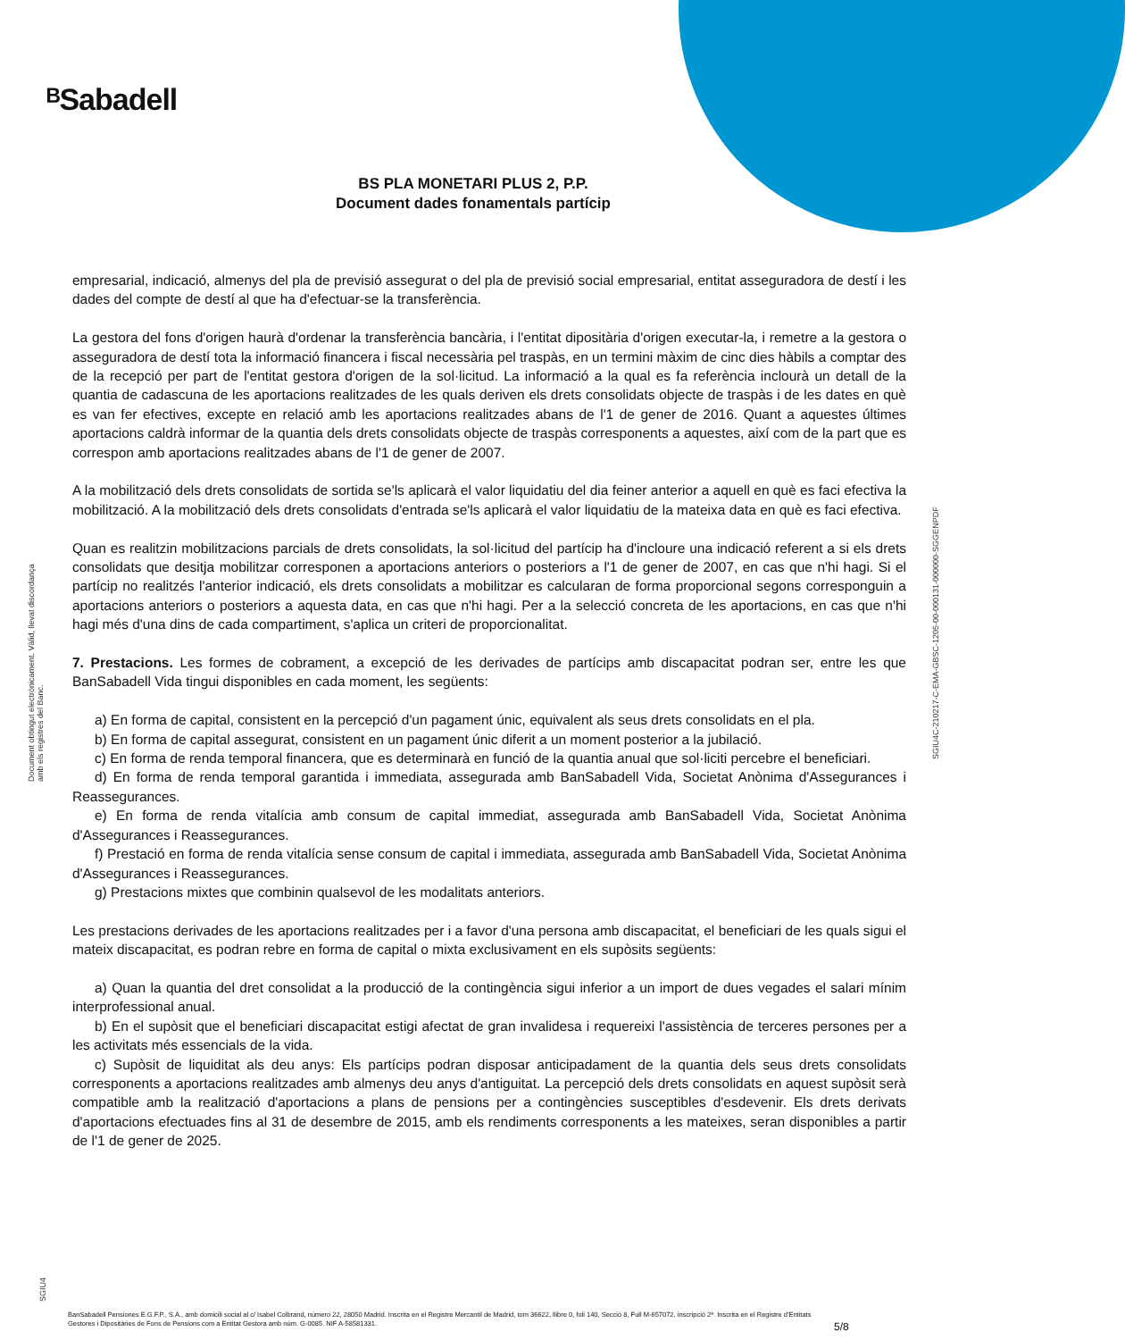ᴮSabadell
BS PLA MONETARI PLUS 2, P.P.
Document dades fonamentals partícip
Document obtingut electrònicament. Vàlid, llevat discordança amb els registres del Banc.
SGIU4C-210217-C-EMA-GBSC-1205-00-000131-000000-SGGENPDF
SGIU4
empresarial, indicació, almenys del pla de previsió assegurat o del pla de previsió social empresarial, entitat asseguradora de destí i les dades del compte de destí al que ha d'efectuar-se la transferència.
La gestora del fons d'origen haurà d'ordenar la transferència bancària, i l'entitat dipositària d'origen executar-la, i remetre a la gestora o asseguradora de destí tota la informació financera i fiscal necessària pel traspàs, en un termini màxim de cinc dies hàbils a comptar des de la recepció per part de l'entitat gestora d'origen de la sol·licitud. La informació a la qual es fa referència inclourà un detall de la quantia de cadascuna de les aportacions realitzades de les quals deriven els drets consolidats objecte de traspàs i de les dates en què es van fer efectives, excepte en relació amb les aportacions realitzades abans de l'1 de gener de 2016. Quant a aquestes últimes aportacions caldrà informar de la quantia dels drets consolidats objecte de traspàs corresponents a aquestes, així com de la part que es correspon amb aportacions realitzades abans de l'1 de gener de 2007.
A la mobilització dels drets consolidats de sortida se'ls aplicarà el valor liquidatiu del dia feiner anterior a aquell en què es faci efectiva la mobilització. A la mobilització dels drets consolidats d'entrada se'ls aplicarà el valor liquidatiu de la mateixa data en què es faci efectiva.
Quan es realitzin mobilitzacions parcials de drets consolidats, la sol·licitud del partícip ha d'incloure una indicació referent a si els drets consolidats que desitja mobilitzar corresponen a aportacions anteriors o posteriors a l'1 de gener de 2007, en cas que n'hi hagi. Si el partícip no realitzés l'anterior indicació, els drets consolidats a mobilitzar es calcularan de forma proporcional segons corresponguin a aportacions anteriors o posteriors a aquesta data, en cas que n'hi hagi. Per a la selecció concreta de les aportacions, en cas que n'hi hagi més d'una dins de cada compartiment, s'aplica un criteri de proporcionalitat.
7. Prestacions. Les formes de cobrament, a excepció de les derivades de partícips amb discapacitat podran ser, entre les que BanSabadell Vida tingui disponibles en cada moment, les següents:
a) En forma de capital, consistent en la percepció d'un pagament únic, equivalent als seus drets consolidats en el pla.
b) En forma de capital assegurat, consistent en un pagament únic diferit a un moment posterior a la jubilació.
c) En forma de renda temporal financera, que es determinarà en funció de la quantia anual que sol·liciti percebre el beneficiari.
d) En forma de renda temporal garantida i immediata, assegurada amb BanSabadell Vida, Societat Anònima d'Assegurances i Reassegurances.
e) En forma de renda vitalícia amb consum de capital immediat, assegurada amb BanSabadell Vida, Societat Anònima d'Assegurances i Reassegurances.
f) Prestació en forma de renda vitalícia sense consum de capital i immediata, assegurada amb BanSabadell Vida, Societat Anònima d'Assegurances i Reassegurances.
g) Prestacions mixtes que combinin qualsevol de les modalitats anteriors.
Les prestacions derivades de les aportacions realitzades per i a favor d'una persona amb discapacitat, el beneficiari de les quals sigui el mateix discapacitat, es podran rebre en forma de capital o mixta exclusivament en els supòsits següents:
a) Quan la quantia del dret consolidat a la producció de la contingència sigui inferior a un import de dues vegades el salari mínim interprofessional anual.
b) En el supòsit que el beneficiari discapacitat estigi afectat de gran invalidesa i requereixi l'assistència de terceres persones per a les activitats més essencials de la vida.
c) Supòsit de liquiditat als deu anys: Els partícips podran disposar anticipadament de la quantia dels seus drets consolidats corresponents a aportacions realitzades amb almenys deu anys d'antiguitat. La percepció dels drets consolidats en aquest supòsit serà compatible amb la realització d'aportacions a plans de pensions per a contingències susceptibles d'esdevenir. Els drets derivats d'aportacions efectuades fins al 31 de desembre de 2015, amb els rendiments corresponents a les mateixes, seran disponibles a partir de l'1 de gener de 2025.
BanSabadell Pensiones E.G.F.P., S.A., amb domicili social al c/ Isabel Colbrand, número 22, 28050 Madrid. Inscrita en el Registre Mercantil de Madrid, tom 36622, llibre 0, foli 140, Secció 8, Full M-657072, inscripció 2ª. Inscrita en el Registre d'Entitats Gestores i Dipositàries de Fons de Pensions com a Entitat Gestora amb núm. G-0085. NIF A-58581331.
5/8